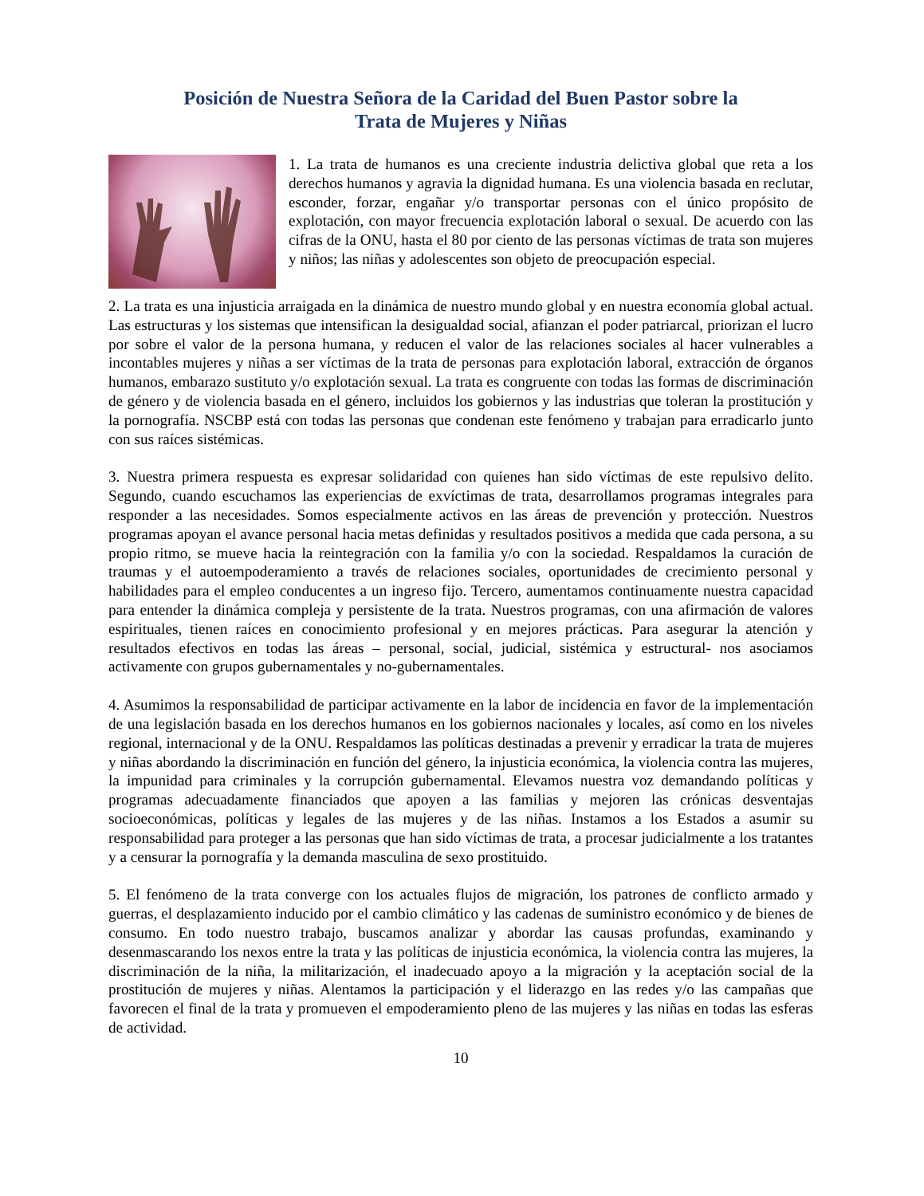Posición de Nuestra Señora de la Caridad del Buen Pastor sobre la
Trata de Mujeres y Niñas
1. La trata de humanos es una creciente industria delictiva global que reta a los derechos humanos y agravia la dignidad humana. Es una violencia basada en reclutar, esconder, forzar, engañar y/o transportar personas con el único propósito de explotación, con mayor frecuencia explotación laboral o sexual. De acuerdo con las cifras de la ONU, hasta el 80 por ciento de las personas víctimas de trata son mujeres y niños; las niñas y adolescentes son objeto de preocupación especial.
2. La trata es una injusticia arraigada en la dinámica de nuestro mundo global y en nuestra economía global actual. Las estructuras y los sistemas que intensifican la desigualdad social, afianzan el poder patriarcal, priorizan el lucro por sobre el valor de la persona humana, y reducen el valor de las relaciones sociales al hacer vulnerables a incontables mujeres y niñas a ser víctimas de la trata de personas para explotación laboral, extracción de órganos humanos, embarazo sustituto y/o explotación sexual. La trata es congruente con todas las formas de discriminación de género y de violencia basada en el género, incluidos los gobiernos y las industrias que toleran la prostitución y la pornografía. NSCBP está con todas las personas que condenan este fenómeno y trabajan para erradicarlo junto con sus raíces sistémicas.
3. Nuestra primera respuesta es expresar solidaridad con quienes han sido víctimas de este repulsivo delito. Segundo, cuando escuchamos las experiencias de exvíctimas de trata, desarrollamos programas integrales para responder a las necesidades. Somos especialmente activos en las áreas de prevención y protección. Nuestros programas apoyan el avance personal hacia metas definidas y resultados positivos a medida que cada persona, a su propio ritmo, se mueve hacia la reintegración con la familia y/o con la sociedad. Respaldamos la curación de traumas y el autoempoderamiento a través de relaciones sociales, oportunidades de crecimiento personal y habilidades para el empleo conducentes a un ingreso fijo. Tercero, aumentamos continuamente nuestra capacidad para entender la dinámica compleja y persistente de la trata. Nuestros programas, con una afirmación de valores espirituales, tienen raíces en conocimiento profesional y en mejores prácticas. Para asegurar la atención y resultados efectivos en todas las áreas – personal, social, judicial, sistémica y estructural- nos asociamos activamente con grupos gubernamentales y no-gubernamentales.
4. Asumimos la responsabilidad de participar activamente en la labor de incidencia en favor de la implementación de una legislación basada en los derechos humanos en los gobiernos nacionales y locales, así como en los niveles regional, internacional y de la ONU. Respaldamos las políticas destinadas a prevenir y erradicar la trata de mujeres y niñas abordando la discriminación en función del género, la injusticia económica, la violencia contra las mujeres, la impunidad para criminales y la corrupción gubernamental. Elevamos nuestra voz demandando políticas y programas adecuadamente financiados que apoyen a las familias y mejoren las crónicas desventajas socioeconómicas, políticas y legales de las mujeres y de las niñas. Instamos a los Estados a asumir su responsabilidad para proteger a las personas que han sido víctimas de trata, a procesar judicialmente a los tratantes y a censurar la pornografía y la demanda masculina de sexo prostituido.
5. El fenómeno de la trata converge con los actuales flujos de migración, los patrones de conflicto armado y guerras, el desplazamiento inducido por el cambio climático y las cadenas de suministro económico y de bienes de consumo. En todo nuestro trabajo, buscamos analizar y abordar las causas profundas, examinando y desenmascarando los nexos entre la trata y las políticas de injusticia económica, la violencia contra las mujeres, la discriminación de la niña, la militarización, el inadecuado apoyo a la migración y la aceptación social de la prostitución de mujeres y niñas. Alentamos la participación y el liderazgo en las redes y/o las campañas que favorecen el final de la trata y promueven el empoderamiento pleno de las mujeres y las niñas en todas las esferas de actividad.
10